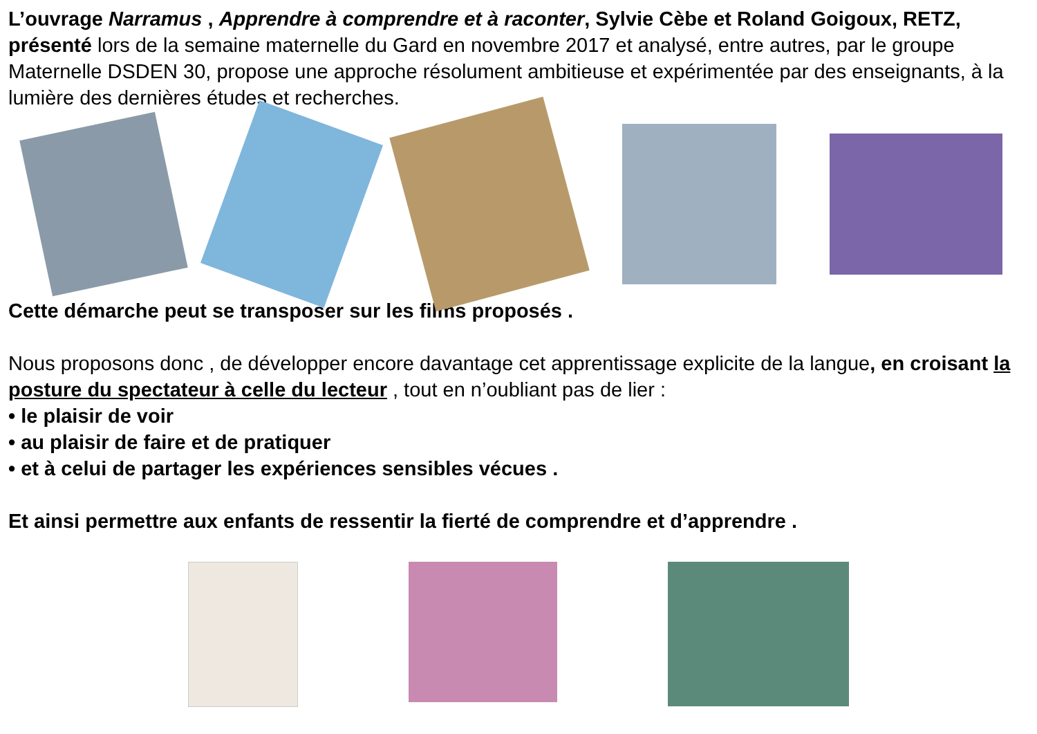L’ouvrage Narramus , Apprendre à comprendre et à raconter, Sylvie Cèbe et Roland Goigoux, RETZ, présenté lors de la semaine maternelle du Gard en novembre 2017 et analysé, entre autres, par le groupe Maternelle DSDEN 30, propose une approche résolument ambitieuse et expérimentée par des enseignants, à la lumière des dernières études et recherches.
Cette démarche peut se transposer sur les films proposés .
Nous proposons donc , de développer encore davantage cet apprentissage explicite de la langue, en croisant la posture du spectateur à celle du lecteur , tout en n’oubliant pas de lier :
• le plaisir de voir
• au plaisir de faire et de pratiquer
• et à celui de partager les expériences sensibles vécues .
Et ainsi permettre aux enfants de ressentir la fierté de comprendre et d’apprendre .